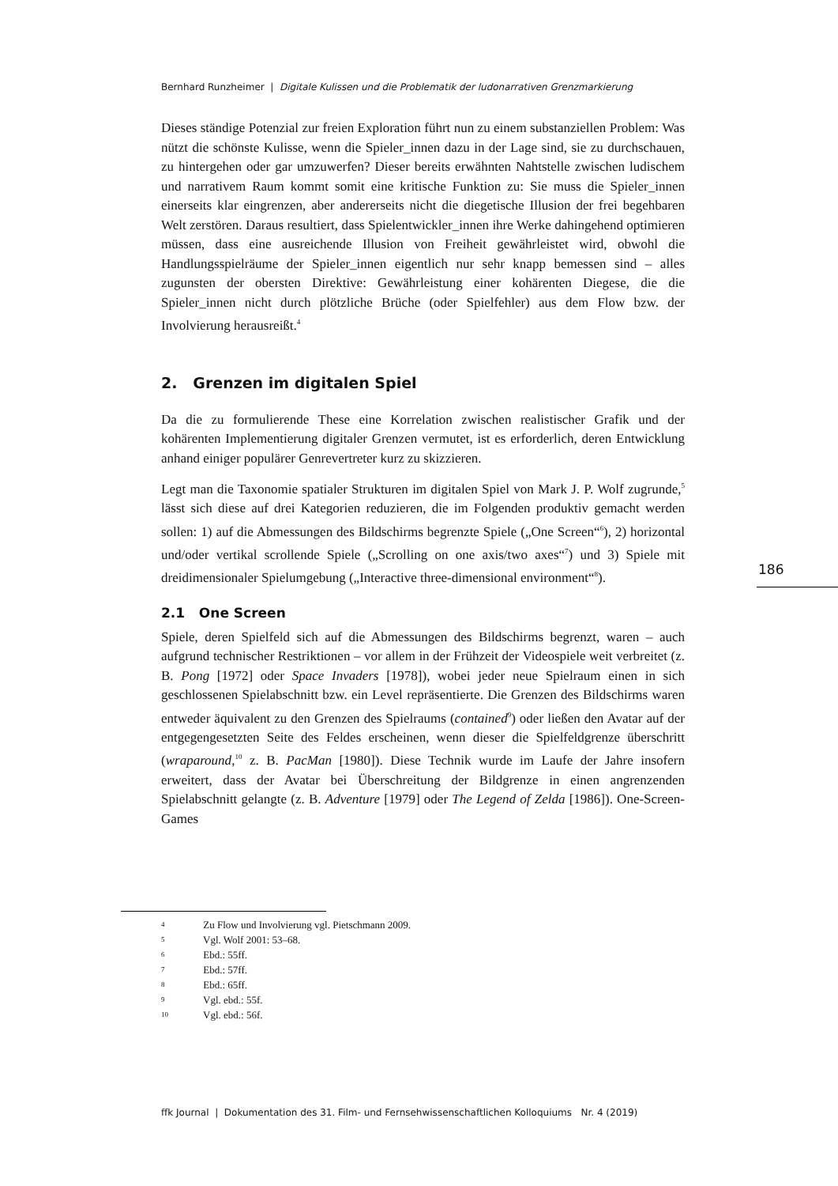Bernhard Runzheimer | Digitale Kulissen und die Problematik der ludonarrativen Grenzmarkierung
Dieses ständige Potenzial zur freien Exploration führt nun zu einem substanziellen Problem: Was nützt die schönste Kulisse, wenn die Spieler_innen dazu in der Lage sind, sie zu durchschauen, zu hintergehen oder gar umzuwerfen? Dieser bereits erwähnten Nahtstelle zwischen ludischem und narrativem Raum kommt somit eine kritische Funktion zu: Sie muss die Spieler_innen einerseits klar eingrenzen, aber andererseits nicht die diegetische Illusion der frei begehbaren Welt zerstören. Daraus resultiert, dass Spielentwickler_innen ihre Werke dahingehend optimieren müssen, dass eine ausreichende Illusion von Freiheit gewährleistet wird, obwohl die Handlungsspielräume der Spieler_innen eigentlich nur sehr knapp bemessen sind – alles zugunsten der obersten Direktive: Gewährleistung einer kohärenten Diegese, die die Spieler_innen nicht durch plötzliche Brüche (oder Spielfehler) aus dem Flow bzw. der Involvierung herausreißt.<sup>4</sup>
2. Grenzen im digitalen Spiel
Da die zu formulierende These eine Korrelation zwischen realistischer Grafik und der kohärenten Implementierung digitaler Grenzen vermutet, ist es erforderlich, deren Entwicklung anhand einiger populärer Genrevertreter kurz zu skizzieren.
Legt man die Taxonomie spatialer Strukturen im digitalen Spiel von Mark J. P. Wolf zugrunde,<sup>5</sup> lässt sich diese auf drei Kategorien reduzieren, die im Folgenden produktiv gemacht werden sollen: 1) auf die Abmessungen des Bildschirms begrenzte Spiele („One Screen“<sup>6</sup>), 2) horizontal und/oder vertikal scrollende Spiele („Scrolling on one axis/two axes“<sup>7</sup>) und 3) Spiele mit dreidimensionaler Spielumgebung („Interactive three-dimensional environment“<sup>8</sup>).
2.1 One Screen
Spiele, deren Spielfeld sich auf die Abmessungen des Bildschirms begrenzt, waren – auch aufgrund technischer Restriktionen – vor allem in der Frühzeit der Videospiele weit verbreitet (z. B. Pong [1972] oder Space Invaders [1978]), wobei jeder neue Spielraum einen in sich geschlossenen Spielabschnitt bzw. ein Level repräsentierte. Die Grenzen des Bildschirms waren entweder äquivalent zu den Grenzen des Spielraums (contained<sup>9</sup>) oder ließen den Avatar auf der entgegengesetzten Seite des Feldes erscheinen, wenn dieser die Spielfeldgrenze überschritt (wraparound,<sup>10</sup> z. B. PacMan [1980]). Diese Technik wurde im Laufe der Jahre insofern erweitert, dass der Avatar bei Überschreitung der Bildgrenze in einen angrenzenden Spielabschnitt gelangte (z. B. Adventure [1979] oder The Legend of Zelda [1986]). One-Screen-Games
186
4 Zu Flow und Involvierung vgl. Pietschmann 2009.
5 Vgl. Wolf 2001: 53–68.
6 Ebd.: 55ff.
7 Ebd.: 57ff.
8 Ebd.: 65ff.
9 Vgl. ebd.: 55f.
10 Vgl. ebd.: 56f.
ffk Journal | Dokumentation des 31. Film- und Fernsehwissenschaftlichen Kolloquiums Nr. 4 (2019)